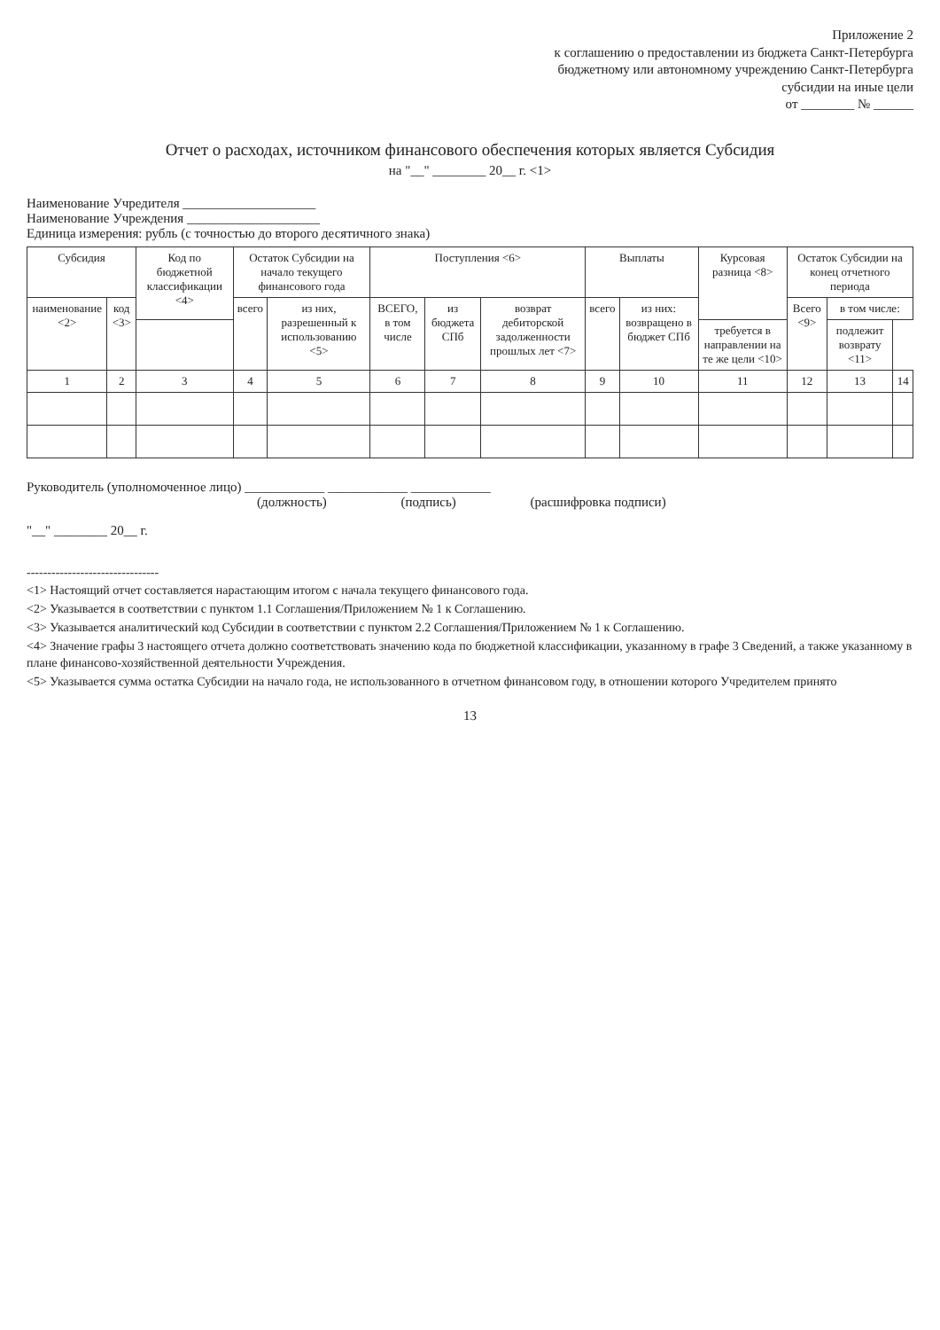Приложение 2
к соглашению о предоставлении из бюджета Санкт-Петербурга бюджетному или автономному учреждению Санкт-Петербурга субсидии на иные цели
от ________ № ______
Отчет о расходах, источником финансового обеспечения которых является Субсидия
на "__" ________ 20__ г. <1>
Наименование Учредителя ____________________
Наименование Учреждения ____________________
Единица измерения: рубль (с точностью до второго десятичного знака)
| Субсидия | | Код по бюджетной классификации <4> | Остаток Субсидии на начало текущего финансового года | | Поступления <6> | | | Выплаты | | Курсовая разница <8> | Остаток Субсидии на конец отчетного периода | | |
| --- | --- | --- | --- | --- | --- | --- | --- | --- | --- | --- | --- | --- | --- |
| наименование <2> | код <3> | | всего | из них, разрешенный к использованию <5> | ВСЕГО, в том числе | из бюджета СПб | возврат дебиторской задолженности прошлых лет <7> | всего | из них: возвращено в бюджет СПб | | Всего <9> | в том числе: | |
| | | | | | | | | | | требуется в направлении на те же цели <10> | | подлежит возврату <11> | |
| 1 | 2 | 3 | 4 | 5 | 6 | 7 | 8 | 9 | 10 | 11 | 12 | 13 | 14 |
Руководитель (уполномоченное лицо) ____________ ____________ ____________
(должность) (подпись) (расшифровка подписи)
"__" ________ 20__ г.
--------------------------------
<1> Настоящий отчет составляется нарастающим итогом с начала текущего финансового года.
<2> Указывается в соответствии с пунктом 1.1 Соглашения/Приложением № 1 к Соглашению.
<3> Указывается аналитический код Субсидии в соответствии с пунктом 2.2 Соглашения/Приложением № 1 к Соглашению.
<4> Значение графы 3 настоящего отчета должно соответствовать значению кода по бюджетной классификации, указанному в графе 3 Сведений, а также указанному в плане финансово-хозяйственной деятельности Учреждения.
<5> Указывается сумма остатка Субсидии на начало года, не использованного в отчетном финансовом году, в отношении которого Учредителем принято
13